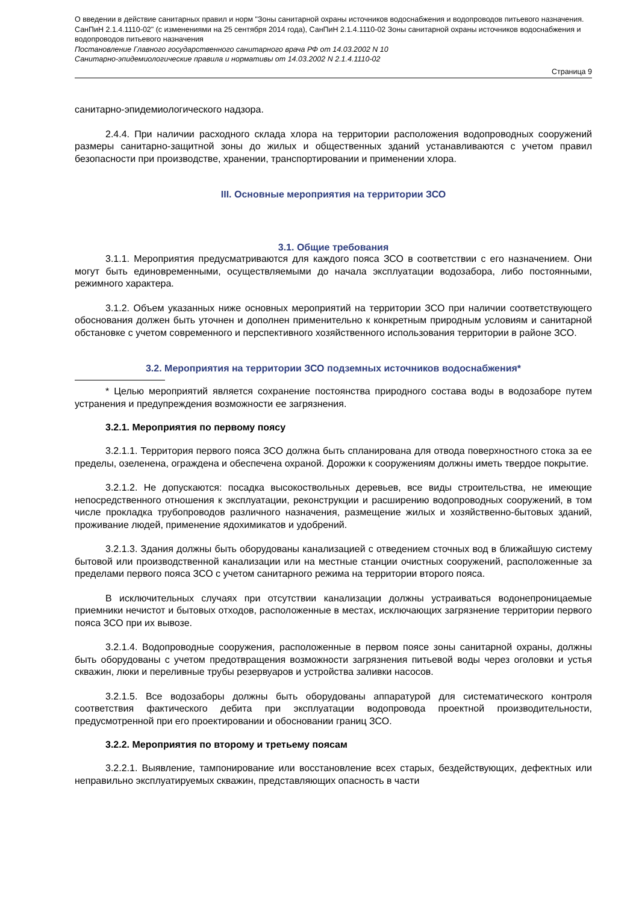О введении в действие санитарных правил и норм "Зоны санитарной охраны источников водоснабжения и водопроводов питьевого назначения. СанПиН 2.1.4.1110-02" (с изменениями на 25 сентября 2014 года), СанПиН 2.1.4.1110-02 Зоны санитарной охраны источников водоснабжения и водопроводов питьевого назначения
Постановление Главного государственного санитарного врача РФ от 14.03.2002 N 10
Санитарно-эпидемиологические правила и нормативы от 14.03.2002 N 2.1.4.1110-02
Страница 9
санитарно-эпидемиологического надзора.
2.4.4. При наличии расходного склада хлора на территории расположения водопроводных сооружений размеры санитарно-защитной зоны до жилых и общественных зданий устанавливаются с учетом правил безопасности при производстве, хранении, транспортировании и применении хлора.
III. Основные мероприятия на территории ЗСО
3.1. Общие требования
3.1.1. Мероприятия предусматриваются для каждого пояса ЗСО в соответствии с его назначением. Они могут быть единовременными, осуществляемыми до начала эксплуатации водозабора, либо постоянными, режимного характера.
3.1.2. Объем указанных ниже основных мероприятий на территории ЗСО при наличии соответствующего обоснования должен быть уточнен и дополнен применительно к конкретным природным условиям и санитарной обстановке с учетом современного и перспективного хозяйственного использования территории в районе ЗСО.
3.2. Мероприятия на территории ЗСО подземных источников водоснабжения*
* Целью мероприятий является сохранение постоянства природного состава воды в водозаборе путем устранения и предупреждения возможности ее загрязнения.
3.2.1. Мероприятия по первому поясу
3.2.1.1. Территория первого пояса ЗСО должна быть спланирована для отвода поверхностного стока за ее пределы, озеленена, ограждена и обеспечена охраной. Дорожки к сооружениям должны иметь твердое покрытие.
3.2.1.2. Не допускаются: посадка высокоствольных деревьев, все виды строительства, не имеющие непосредственного отношения к эксплуатации, реконструкции и расширению водопроводных сооружений, в том числе прокладка трубопроводов различного назначения, размещение жилых и хозяйственно-бытовых зданий, проживание людей, применение ядохимикатов и удобрений.
3.2.1.3. Здания должны быть оборудованы канализацией с отведением сточных вод в ближайшую систему бытовой или производственной канализации или на местные станции очистных сооружений, расположенные за пределами первого пояса ЗСО с учетом санитарного режима на территории второго пояса.
В исключительных случаях при отсутствии канализации должны устраиваться водонепроницаемые приемники нечистот и бытовых отходов, расположенные в местах, исключающих загрязнение территории первого пояса ЗСО при их вывозе.
3.2.1.4. Водопроводные сооружения, расположенные в первом поясе зоны санитарной охраны, должны быть оборудованы с учетом предотвращения возможности загрязнения питьевой воды через оголовки и устья скважин, люки и переливные трубы резервуаров и устройства заливки насосов.
3.2.1.5. Все водозаборы должны быть оборудованы аппаратурой для систематического контроля соответствия фактического дебита при эксплуатации водопровода проектной производительности, предусмотренной при его проектировании и обосновании границ ЗСО.
3.2.2. Мероприятия по второму и третьему поясам
3.2.2.1. Выявление, тампонирование или восстановление всех старых, бездействующих, дефектных или неправильно эксплуатируемых скважин, представляющих опасность в части